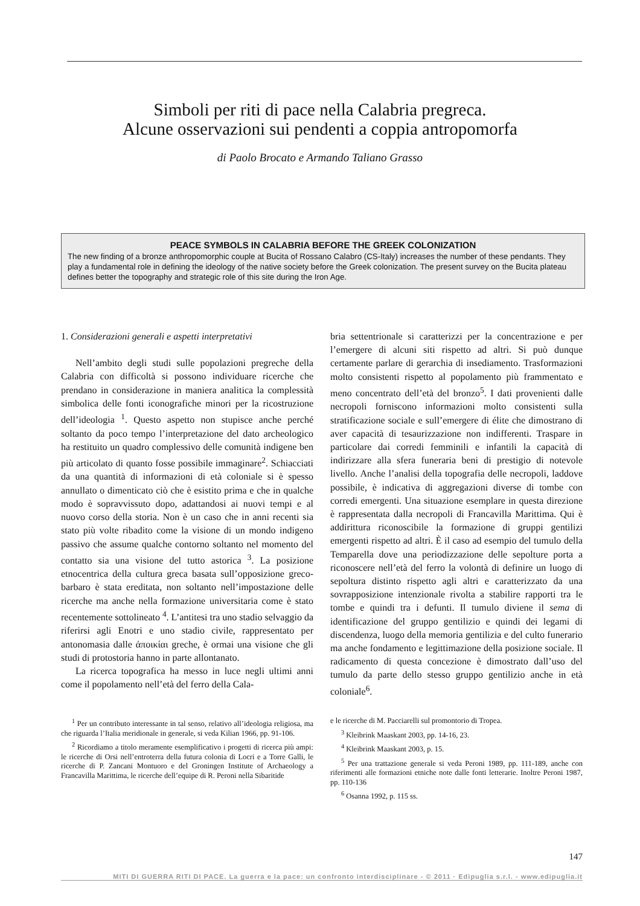Simboli per riti di pace nella Calabria pregreca.
Alcune osservazioni sui pendenti a coppia antropomorfa
di Paolo Brocato e Armando Taliano Grasso
PEACE SYMBOLS IN CALABRIA BEFORE THE GREEK COLONIZATION
The new finding of a bronze anthropomorphic couple at Bucita of Rossano Calabro (CS-Italy) increases the number of these pendants. They play a fundamental role in defining the ideology of the native society before the Greek colonization. The present survey on the Bucita plateau defines better the topography and strategic role of this site during the Iron Age.
1. Considerazioni generali e aspetti interpretativi
Nell’ambito degli studi sulle popolazioni pregreche della Calabria con difficoltà si possono individuare ricerche che prendano in considerazione in maniera analitica la complessità simbolica delle fonti iconografiche minori per la ricostruzione dell’ideologia <sup>1</sup>. Questo aspetto non stupisce anche perché soltanto da poco tempo l’interpretazione del dato archeologico ha restituito un quadro complessivo delle comunità indigene ben più articolato di quanto fosse possibile immaginare<sup>2</sup>. Schiacciati da una quantità di informazioni di età coloniale si è spesso annullato o dimenticato ciò che è esistito prima e che in qualche modo è sopravvissuto dopo, adattandosi ai nuovi tempi e al nuovo corso della storia. Non è un caso che in anni recenti sia stato più volte ribadito come la visione di un mondo indigeno passivo che assume qualche contorno soltanto nel momento del contatto sia una visione del tutto astorica <sup>3</sup>. La posizione etnocentrica della cultura greca basata sull’opposizione greco-barbaro è stata ereditata, non soltanto nell’impostazione delle ricerche ma anche nella formazione universitaria come è stato recentemente sottolineato <sup>4</sup>. L’antitesi tra uno stadio selvaggio da riferirsi agli Enotri e uno stadio civile, rappresentato per antonomasia dalle ἀποικίαι greche, è ormai una visione che gli studi di protostoria hanno in parte allontanato.
La ricerca topografica ha messo in luce negli ultimi anni come il popolamento nell’età del ferro della Cala-
bria settentrionale si caratterizzi per la concentrazione e per l’emergere di alcuni siti rispetto ad altri. Si può dunque certamente parlare di gerarchia di insediamento. Trasformazioni molto consistenti rispetto al popolamento più frammentato e meno concentrato dell’età del bronzo<sup>5</sup>. I dati provenienti dalle necropoli forniscono informazioni molto consistenti sulla stratificazione sociale e sull’emergere di élite che dimostrano di aver capacità di tesaurizzazione non indifferenti. Traspare in particolare dai corredi femminili e infantili la capacità di indirizzare alla sfera funeraria beni di prestigio di notevole livello. Anche l’analisi della topografia delle necropoli, laddove possibile, è indicativa di aggregazioni diverse di tombe con corredi emergenti. Una situazione esemplare in questa direzione è rappresentata dalla necropoli di Francavilla Marittima. Qui è addirittura riconoscibile la formazione di gruppi gentilizi emergenti rispetto ad altri. È il caso ad esempio del tumulo della Temparella dove una periodizzazione delle sepolture porta a riconoscere nell’età del ferro la volontà di definire un luogo di sepoltura distinto rispetto agli altri e caratterizzato da una sovrapposizione intenzionale rivolta a stabilire rapporti tra le tombe e quindi tra i defunti. Il tumulo diviene il sema di identificazione del gruppo gentilizio e quindi dei legami di discendenza, luogo della memoria gentilizia e del culto funerario ma anche fondamento e legittimazione della posizione sociale. Il radicamento di questa concezione è dimostrato dall’uso del tumulo da parte dello stesso gruppo gentilizio anche in età coloniale<sup>6</sup>.
<sup>1</sup> Per un contributo interessante in tal senso, relativo all’ideologia religiosa, ma che riguarda l’Italia meridionale in generale, si veda Kilian 1966, pp. 91-106.
<sup>2</sup> Ricordiamo a titolo meramente esemplificativo i progetti di ricerca più ampi: le ricerche di Orsi nell’entroterra della futura colonia di Locri e a Torre Galli, le ricerche di P. Zancani Montuoro e del Groningen Institute of Archaeology a Francavilla Marittima, le ricerche dell’equipe di R. Peroni nella Sibaritide
e le ricerche di M. Pacciarelli sul promontorio di Tropea.
<sup>3</sup> Kleibrink Maaskant 2003, pp. 14-16, 23.
<sup>4</sup> Kleibrink Maaskant 2003, p. 15.
<sup>5</sup> Per una trattazione generale si veda Peroni 1989, pp. 111-189, anche con riferimenti alle formazioni etniche note dalle fonti letterarie. Inoltre Peroni 1987, pp. 110-136
<sup>6</sup> Osanna 1992, p. 115 ss.
147
MITI DI GUERRA RITI DI PACE. La guerra e la pace: un confronto interdisciplinare - © 2011 · Edipuglia s.r.l. - www.edipuglia.it